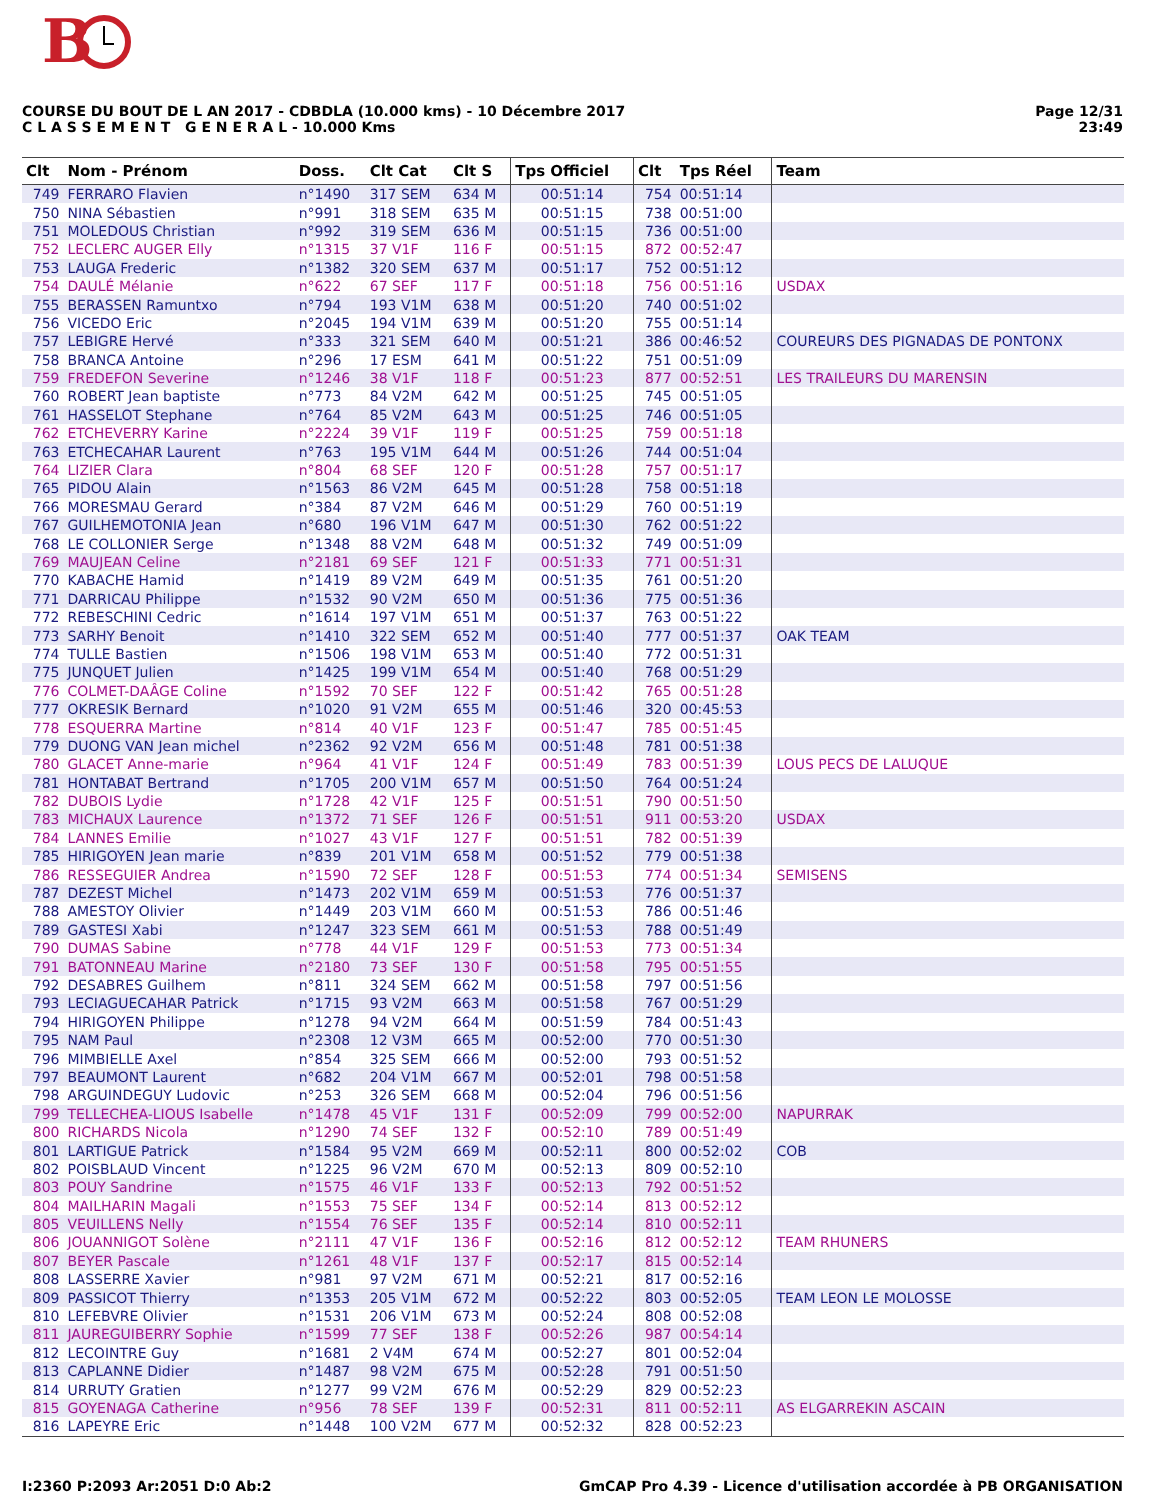B
COURSE DU BOUT DE L AN 2017 - CDBDLA (10.000 kms) - 10 Décembre 2017
C L A S S E M E N T G E N E R A L - 10.000 Kms
Page 12/31
23:49
| Clt | Nom - Prénom | Doss. | Clt Cat | Clt S | Tps Officiel | Clt | Tps Réel | Team |
| --- | --- | --- | --- | --- | --- | --- | --- | --- |
| 749 | FERRARO Flavien | n°1490 | 317 SEM | 634 M | 00:51:14 | 754 | 00:51:14 | |
| 750 | NINA Sébastien | n°991 | 318 SEM | 635 M | 00:51:15 | 738 | 00:51:00 | |
| 751 | MOLEDOUS Christian | n°992 | 319 SEM | 636 M | 00:51:15 | 736 | 00:51:00 | |
| 752 | LECLERC AUGER Elly | n°1315 | 37 V1F | 116 F | 00:51:15 | 872 | 00:52:47 | |
| 753 | LAUGA Frederic | n°1382 | 320 SEM | 637 M | 00:51:17 | 752 | 00:51:12 | |
| 754 | DAULÉ Mélanie | n°622 | 67 SEF | 117 F | 00:51:18 | 756 | 00:51:16 | USDAX |
| 755 | BERASSEN Ramuntxo | n°794 | 193 V1M | 638 M | 00:51:20 | 740 | 00:51:02 | |
| 756 | VICEDO Eric | n°2045 | 194 V1M | 639 M | 00:51:20 | 755 | 00:51:14 | |
| 757 | LEBIGRE Hervé | n°333 | 321 SEM | 640 M | 00:51:21 | 386 | 00:46:52 | COUREURS DES PIGNADAS DE PONTONX |
| 758 | BRANCA Antoine | n°296 | 17 ESM | 641 M | 00:51:22 | 751 | 00:51:09 | |
| 759 | FREDEFON Severine | n°1246 | 38 V1F | 118 F | 00:51:23 | 877 | 00:52:51 | LES TRAILEURS DU MARENSIN |
| 760 | ROBERT Jean baptiste | n°773 | 84 V2M | 642 M | 00:51:25 | 745 | 00:51:05 | |
| 761 | HASSELOT Stephane | n°764 | 85 V2M | 643 M | 00:51:25 | 746 | 00:51:05 | |
| 762 | ETCHEVERRY Karine | n°2224 | 39 V1F | 119 F | 00:51:25 | 759 | 00:51:18 | |
| 763 | ETCHECAHAR Laurent | n°763 | 195 V1M | 644 M | 00:51:26 | 744 | 00:51:04 | |
| 764 | LIZIER Clara | n°804 | 68 SEF | 120 F | 00:51:28 | 757 | 00:51:17 | |
| 765 | PIDOU Alain | n°1563 | 86 V2M | 645 M | 00:51:28 | 758 | 00:51:18 | |
| 766 | MORESMAU Gerard | n°384 | 87 V2M | 646 M | 00:51:29 | 760 | 00:51:19 | |
| 767 | GUILHEMOTONIA Jean | n°680 | 196 V1M | 647 M | 00:51:30 | 762 | 00:51:22 | |
| 768 | LE COLLONIER Serge | n°1348 | 88 V2M | 648 M | 00:51:32 | 749 | 00:51:09 | |
| 769 | MAUJEAN Celine | n°2181 | 69 SEF | 121 F | 00:51:33 | 771 | 00:51:31 | |
| 770 | KABACHE Hamid | n°1419 | 89 V2M | 649 M | 00:51:35 | 761 | 00:51:20 | |
| 771 | DARRICAU Philippe | n°1532 | 90 V2M | 650 M | 00:51:36 | 775 | 00:51:36 | |
| 772 | REBESCHINI Cedric | n°1614 | 197 V1M | 651 M | 00:51:37 | 763 | 00:51:22 | |
| 773 | SARHY Benoit | n°1410 | 322 SEM | 652 M | 00:51:40 | 777 | 00:51:37 | OAK TEAM |
| 774 | TULLE Bastien | n°1506 | 198 V1M | 653 M | 00:51:40 | 772 | 00:51:31 | |
| 775 | JUNQUET Julien | n°1425 | 199 V1M | 654 M | 00:51:40 | 768 | 00:51:29 | |
| 776 | COLMET-DAÂGE Coline | n°1592 | 70 SEF | 122 F | 00:51:42 | 765 | 00:51:28 | |
| 777 | OKRESIK Bernard | n°1020 | 91 V2M | 655 M | 00:51:46 | 320 | 00:45:53 | |
| 778 | ESQUERRA Martine | n°814 | 40 V1F | 123 F | 00:51:47 | 785 | 00:51:45 | |
| 779 | DUONG VAN Jean michel | n°2362 | 92 V2M | 656 M | 00:51:48 | 781 | 00:51:38 | |
| 780 | GLACET Anne-marie | n°964 | 41 V1F | 124 F | 00:51:49 | 783 | 00:51:39 | LOUS PECS DE LALUQUE |
| 781 | HONTABAT Bertrand | n°1705 | 200 V1M | 657 M | 00:51:50 | 764 | 00:51:24 | |
| 782 | DUBOIS Lydie | n°1728 | 42 V1F | 125 F | 00:51:51 | 790 | 00:51:50 | |
| 783 | MICHAUX Laurence | n°1372 | 71 SEF | 126 F | 00:51:51 | 911 | 00:53:20 | USDAX |
| 784 | LANNES Emilie | n°1027 | 43 V1F | 127 F | 00:51:51 | 782 | 00:51:39 | |
| 785 | HIRIGOYEN Jean marie | n°839 | 201 V1M | 658 M | 00:51:52 | 779 | 00:51:38 | |
| 786 | RESSEGUIER Andrea | n°1590 | 72 SEF | 128 F | 00:51:53 | 774 | 00:51:34 | SEMISENS |
| 787 | DEZEST Michel | n°1473 | 202 V1M | 659 M | 00:51:53 | 776 | 00:51:37 | |
| 788 | AMESTOY Olivier | n°1449 | 203 V1M | 660 M | 00:51:53 | 786 | 00:51:46 | |
| 789 | GASTESI Xabi | n°1247 | 323 SEM | 661 M | 00:51:53 | 788 | 00:51:49 | |
| 790 | DUMAS Sabine | n°778 | 44 V1F | 129 F | 00:51:53 | 773 | 00:51:34 | |
| 791 | BATONNEAU Marine | n°2180 | 73 SEF | 130 F | 00:51:58 | 795 | 00:51:55 | |
| 792 | DESABRES Guilhem | n°811 | 324 SEM | 662 M | 00:51:58 | 797 | 00:51:56 | |
| 793 | LECIAGUECAHAR Patrick | n°1715 | 93 V2M | 663 M | 00:51:58 | 767 | 00:51:29 | |
| 794 | HIRIGOYEN Philippe | n°1278 | 94 V2M | 664 M | 00:51:59 | 784 | 00:51:43 | |
| 795 | NAM Paul | n°2308 | 12 V3M | 665 M | 00:52:00 | 770 | 00:51:30 | |
| 796 | MIMBIELLE Axel | n°854 | 325 SEM | 666 M | 00:52:00 | 793 | 00:51:52 | |
| 797 | BEAUMONT Laurent | n°682 | 204 V1M | 667 M | 00:52:01 | 798 | 00:51:58 | |
| 798 | ARGUINDEGUY Ludovic | n°253 | 326 SEM | 668 M | 00:52:04 | 796 | 00:51:56 | |
| 799 | TELLECHEA-LIOUS Isabelle | n°1478 | 45 V1F | 131 F | 00:52:09 | 799 | 00:52:00 | NAPURRAK |
| 800 | RICHARDS Nicola | n°1290 | 74 SEF | 132 F | 00:52:10 | 789 | 00:51:49 | |
| 801 | LARTIGUE Patrick | n°1584 | 95 V2M | 669 M | 00:52:11 | 800 | 00:52:02 | COB |
| 802 | POISBLAUD Vincent | n°1225 | 96 V2M | 670 M | 00:52:13 | 809 | 00:52:10 | |
| 803 | POUY Sandrine | n°1575 | 46 V1F | 133 F | 00:52:13 | 792 | 00:51:52 | |
| 804 | MAILHARIN Magali | n°1553 | 75 SEF | 134 F | 00:52:14 | 813 | 00:52:12 | |
| 805 | VEUILLENS Nelly | n°1554 | 76 SEF | 135 F | 00:52:14 | 810 | 00:52:11 | |
| 806 | JOUANNIGOT Solène | n°2111 | 47 V1F | 136 F | 00:52:16 | 812 | 00:52:12 | TEAM RHUNERS |
| 807 | BEYER Pascale | n°1261 | 48 V1F | 137 F | 00:52:17 | 815 | 00:52:14 | |
| 808 | LASSERRE Xavier | n°981 | 97 V2M | 671 M | 00:52:21 | 817 | 00:52:16 | |
| 809 | PASSICOT Thierry | n°1353 | 205 V1M | 672 M | 00:52:22 | 803 | 00:52:05 | TEAM LEON LE MOLOSSE |
| 810 | LEFEBVRE Olivier | n°1531 | 206 V1M | 673 M | 00:52:24 | 808 | 00:52:08 | |
| 811 | JAUREGUIBERRY Sophie | n°1599 | 77 SEF | 138 F | 00:52:26 | 987 | 00:54:14 | |
| 812 | LECOINTRE Guy | n°1681 | 2 V4M | 674 M | 00:52:27 | 801 | 00:52:04 | |
| 813 | CAPLANNE Didier | n°1487 | 98 V2M | 675 M | 00:52:28 | 791 | 00:51:50 | |
| 814 | URRUTY Gratien | n°1277 | 99 V2M | 676 M | 00:52:29 | 829 | 00:52:23 | |
| 815 | GOYENAGA Catherine | n°956 | 78 SEF | 139 F | 00:52:31 | 811 | 00:52:11 | AS ELGARREKIN ASCAIN |
| 816 | LAPEYRE Eric | n°1448 | 100 V2M | 677 M | 00:52:32 | 828 | 00:52:23 | |
I:2360 P:2093 Ar:2051 D:0 Ab:2 GmCAP Pro 4.39 - Licence d'utilisation accordée à PB ORGANISATION